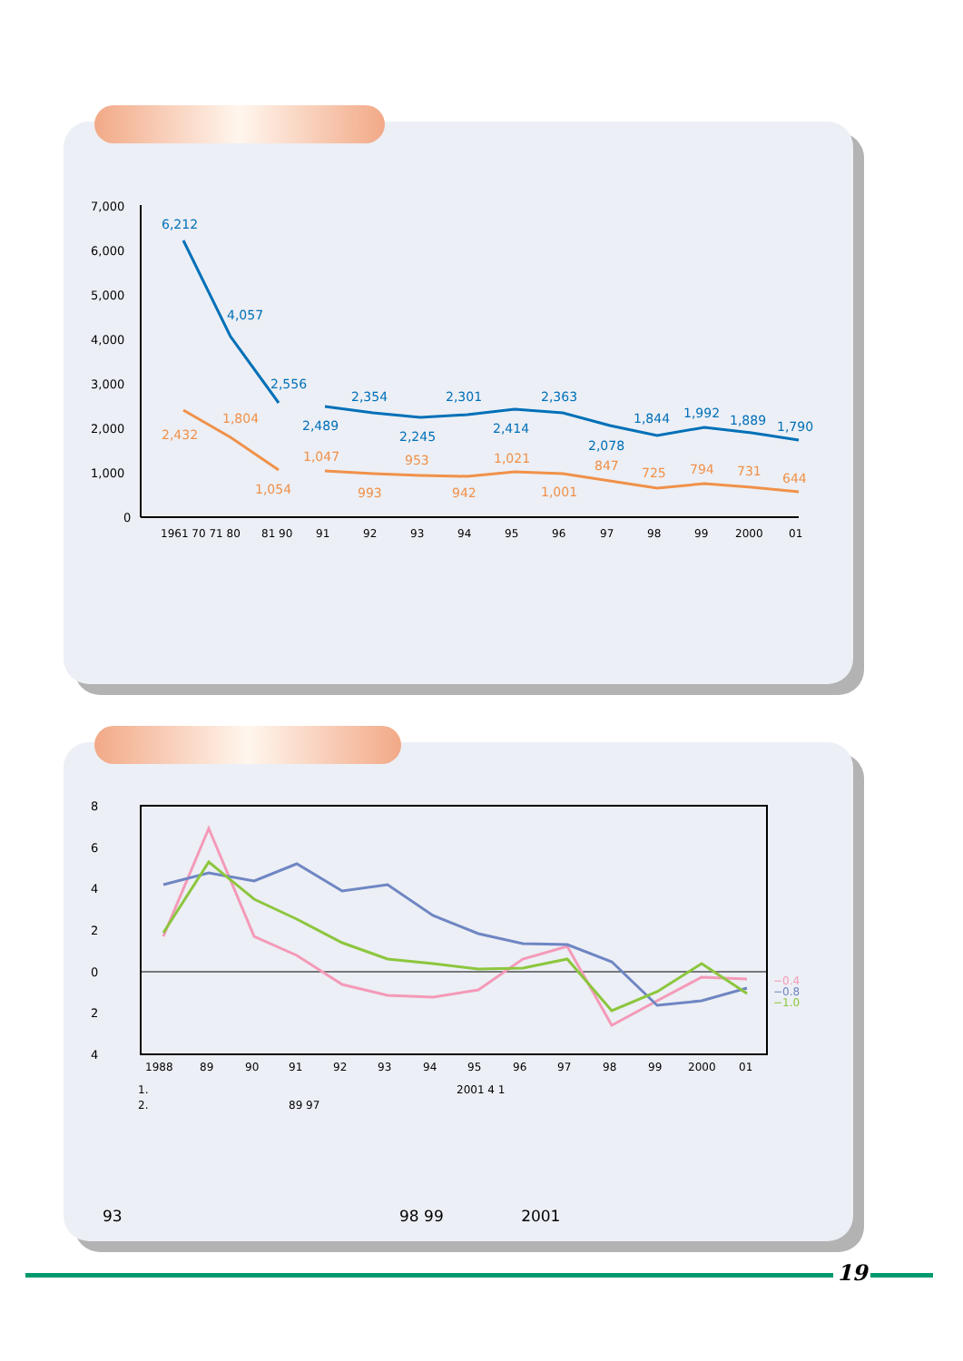7,000
6,000
5,000
4,000
3,000
2,000
1,000
0
1961 70 71 80
81 90
91
92
93
94
95
96
97
98
99
2000
01
6,212
4,057
2,556
2,489
2,354
2,245
2,301
2,414
2,363
2,078
1,844
1,992
1,889
1,790
2,432
1,804
1,054
1,047
993
953
942
1,021
1,001
847
725
794
731
644
8
6
4
2
0
2
4
1988
89
90
91
92
93
94
95
96
97
98
99
2000
01
−0.4
−0.8
−1.0
1.
2001 4 1
2.
89 97
93 98 99 2001
19